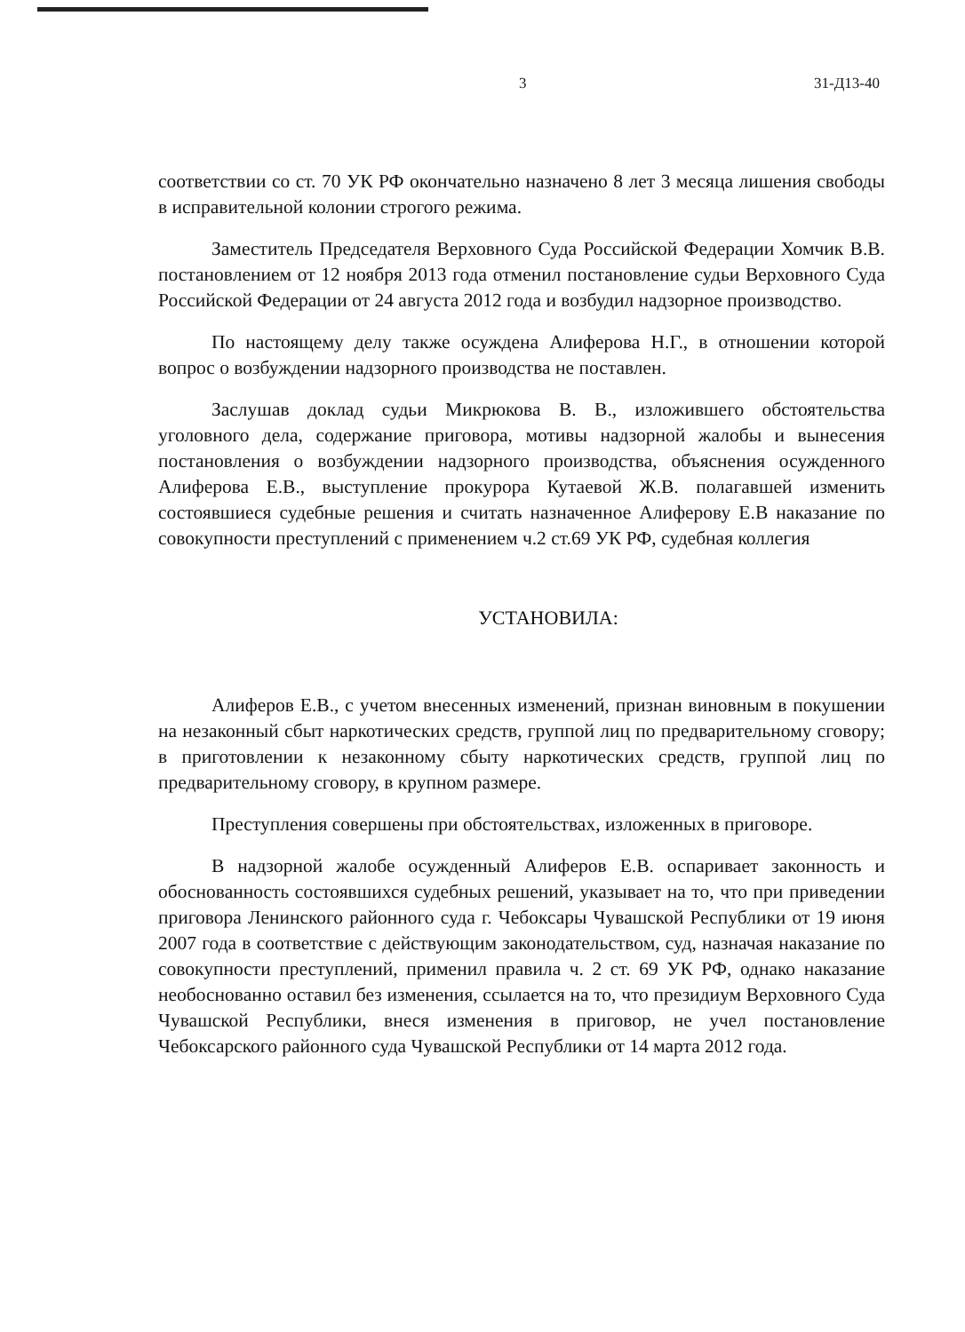3 31-Д13-40
соответствии со ст. 70 УК РФ окончательно назначено 8 лет 3 месяца лишения свободы в исправительной колонии строгого режима.
Заместитель Председателя Верховного Суда Российской Федерации Хомчик В.В. постановлением от 12 ноября 2013 года отменил постановление судьи Верховного Суда Российской Федерации от 24 августа 2012 года и возбудил надзорное производство.
По настоящему делу также осуждена Алиферова Н.Г., в отношении которой вопрос о возбуждении надзорного производства не поставлен.
Заслушав доклад судьи Микрюкова В. В., изложившего обстоятельства уголовного дела, содержание приговора, мотивы надзорной жалобы и вынесения постановления о возбуждении надзорного производства, объяснения осужденного Алиферова Е.В., выступление прокурора Кутаевой Ж.В. полагавшей изменить состоявшиеся судебные решения и считать назначенное Алиферову Е.В наказание по совокупности преступлений с применением ч.2 ст.69 УК РФ, судебная коллегия
УСТАНОВИЛА:
Алиферов Е.В., с учетом внесенных изменений, признан виновным в покушении на незаконный сбыт наркотических средств, группой лиц по предварительному сговору; в приготовлении к незаконному сбыту наркотических средств, группой лиц по предварительному сговору, в крупном размере.
Преступления совершены при обстоятельствах, изложенных в приговоре.
В надзорной жалобе осужденный Алиферов Е.В. оспаривает законность и обоснованность состоявшихся судебных решений, указывает на то, что при приведении приговора Ленинского районного суда г. Чебоксары Чувашской Республики от 19 июня 2007 года в соответствие с действующим законодательством, суд, назначая наказание по совокупности преступлений, применил правила ч. 2 ст. 69 УК РФ, однако наказание необоснованно оставил без изменения, ссылается на то, что президиум Верховного Суда Чувашской Республики, внеся изменения в приговор, не учел постановление Чебоксарского районного суда Чувашской Республики от 14 марта 2012 года.